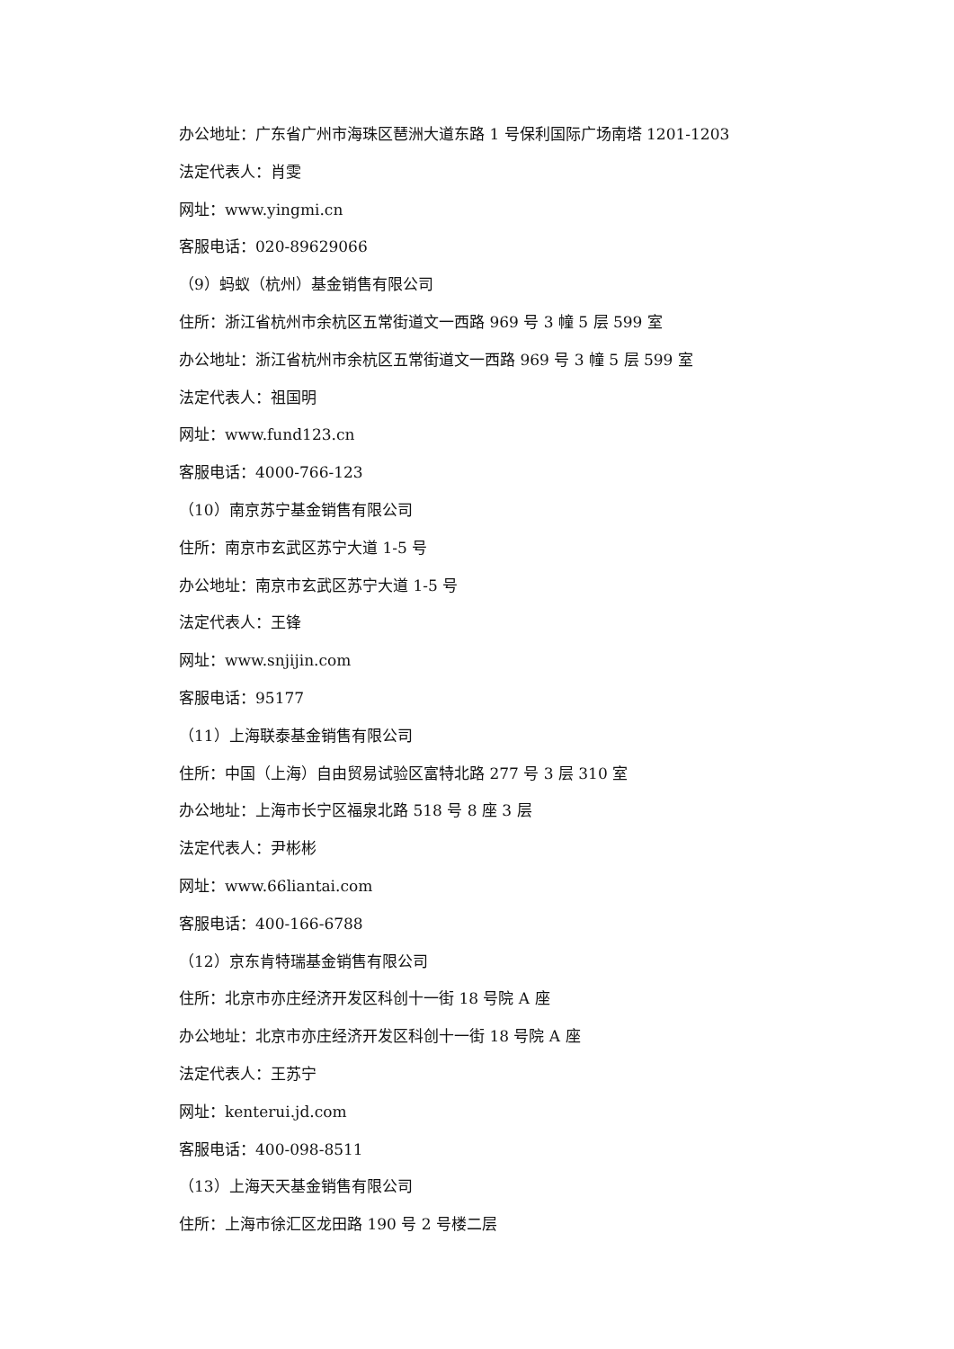办公地址：广东省广州市海珠区琶洲大道东路 1 号保利国际广场南塔 1201-1203
法定代表人：肖雯
网址：www.yingmi.cn
客服电话：020-89629066
（9）蚂蚁（杭州）基金销售有限公司
住所：浙江省杭州市余杭区五常街道文一西路 969 号 3 幢 5 层 599 室
办公地址：浙江省杭州市余杭区五常街道文一西路 969 号 3 幢 5 层 599 室
法定代表人：祖国明
网址：www.fund123.cn
客服电话：4000-766-123
（10）南京苏宁基金销售有限公司
住所：南京市玄武区苏宁大道 1-5 号
办公地址：南京市玄武区苏宁大道 1-5 号
法定代表人：王锋
网址：www.snjijin.com
客服电话：95177
（11）上海联泰基金销售有限公司
住所：中国（上海）自由贸易试验区富特北路 277 号 3 层 310 室
办公地址：上海市长宁区福泉北路 518 号 8 座 3 层
法定代表人：尹彬彬
网址：www.66liantai.com
客服电话：400-166-6788
（12）京东肯特瑞基金销售有限公司
住所：北京市亦庄经济开发区科创十一街 18 号院 A 座
办公地址：北京市亦庄经济开发区科创十一街 18 号院 A 座
法定代表人：王苏宁
网址：kenterui.jd.com
客服电话：400-098-8511
（13）上海天天基金销售有限公司
住所：上海市徐汇区龙田路 190 号 2 号楼二层